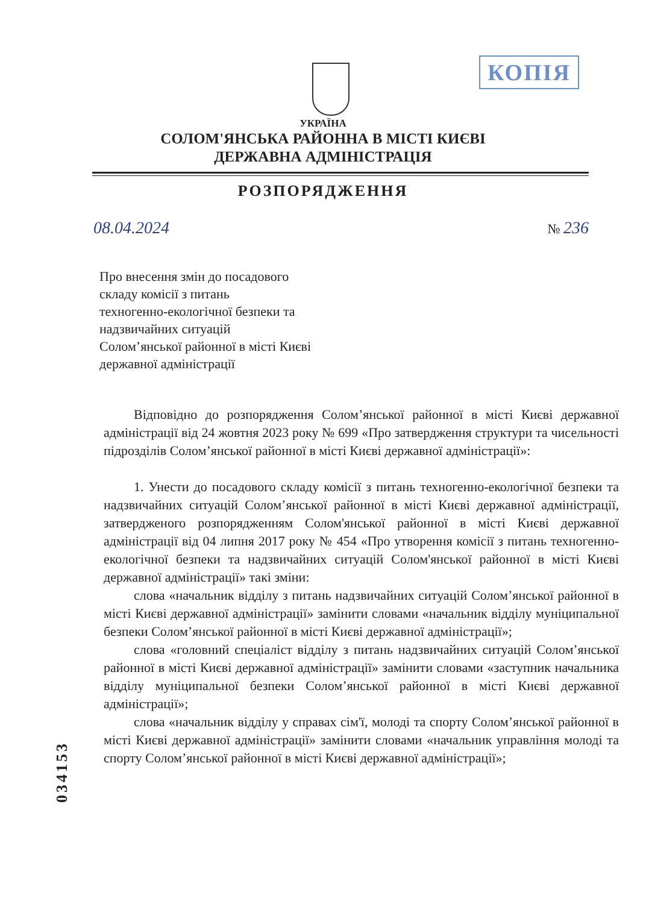КОПІЯ
УКРАЇНА
СОЛОМ'ЯНСЬКА РАЙОННА В МІСТІ КИЄВІ
ДЕРЖАВНА АДМІНІСТРАЦІЯ
РОЗПОРЯДЖЕННЯ
08.04.2024 № 236
Про внесення змін до посадового
складу комісії з питань
техногенно-екологічної безпеки та
надзвичайних ситуацій
Солом’янської районної в місті Києві
державної адміністрації
Відповідно до розпорядження Солом’янської районної в місті Києві державної адміністрації від 24 жовтня 2023 року № 699 «Про затвердження структури та чисельності підрозділів Солом’янської районної в місті Києві державної адміністрації»:
1. Унести до посадового складу комісії з питань техногенно-екологічної безпеки та надзвичайних ситуацій Солом’янської районної в місті Києві державної адміністрації, затвердженого розпорядженням Солом'янської районної в місті Києві державної адміністрації від 04 липня 2017 року № 454 «Про утворення комісії з питань техногенно-екологічної безпеки та надзвичайних ситуацій Солом'янської районної в місті Києві державної адміністрації» такі зміни:
слова «начальник відділу з питань надзвичайних ситуацій Солом’янської районної в місті Києві державної адміністрації» замінити словами «начальник відділу муніципальної безпеки Солом’янської районної в місті Києві державної адміністрації»;
слова «головний спеціаліст відділу з питань надзвичайних ситуацій Солом’янської районної в місті Києві державної адміністрації» замінити словами «заступник начальника відділу муніципальної безпеки Солом’янської районної в місті Києві державної адміністрації»;
слова «начальник відділу у справах сім'ї, молоді та спорту Солом’янської районної в місті Києві державної адміністрації» замінити словами «начальник управління молоді та спорту Солом’янської районної в місті Києві державної адміністрації»;
034153